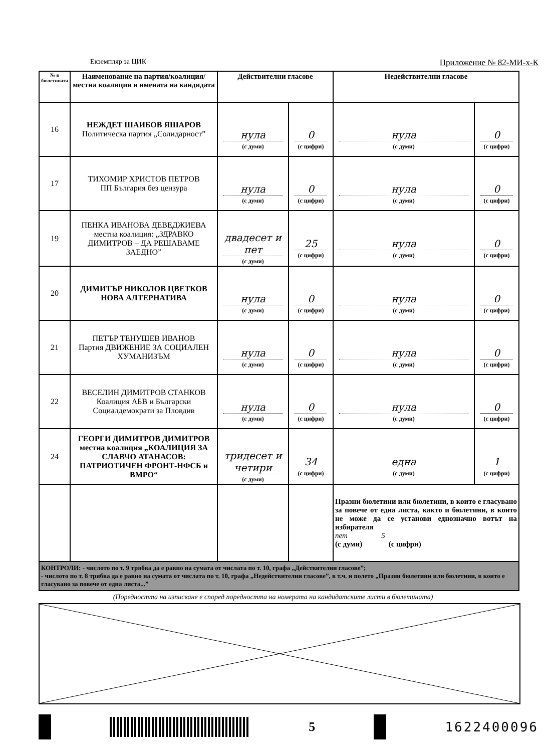Екземпляр за ЦИК Приложение № 82-МИ-х-К
| № в бюлетината | Наименование на партия/коалиция/местна коалиция и имената на кандидата | Действителни гласове | | Недействителни гласове | |
| --- | --- | --- | --- | --- | --- |
| 16 | НЕЖДЕТ ШАИБОВ ЯШАРОВ Политическа партия „Солидарност” | нула (с думи) | 0 (с цифри) | нула (с думи) | 0 (с цифри) |
| 17 | ТИХОМИР ХРИСТОВ ПЕТРОВ ПП България без цензура | нула (с думи) | 0 (с цифри) | нула (с думи) | 0 (с цифри) |
| 19 | ПЕНКА ИВАНОВА ДЕВЕДЖИЕВА местна коалиция: „ЗДРАВКО ДИМИТРОВ – ДА РЕШАВАМЕ ЗАЕДНО” | двадесет и пет (с думи) | 25 (с цифри) | нула (с думи) | 0 (с цифри) |
| 20 | ДИМИТЪР НИКОЛОВ ЦВЕТКОВ НОВА АЛТЕРНАТИВА | нула (с думи) | 0 (с цифри) | нула (с думи) | 0 (с цифри) |
| 21 | ПЕТЪР ТЕНУШЕВ ИВАНОВ Партия ДВИЖЕНИЕ ЗА СОЦИАЛЕН ХУМАНИЗЪМ | нула (с думи) | 0 (с цифри) | нула (с думи) | 0 (с цифри) |
| 22 | ВЕСЕЛИН ДИМИТРОВ СТАНКОВ Коалиция АБВ и Български Социалдемократи за Пловдив | нула (с думи) | 0 (с цифри) | нула (с думи) | 0 (с цифри) |
| 24 | ГЕОРГИ ДИМИТРОВ ДИМИТРОВ местна коалиция „КОАЛИЦИЯ ЗА СЛАВЧО АТАНАСОВ: ПАТРИОТИЧЕН ФРОНТ-НФСБ и ВМРО“ | тридесет и четири (с думи) | 34 (с цифри) | една (с думи) | 1 (с цифри) |
| | | | | Празни бюлетини или бюлетини, в които е гласувано за повече от една листа, както и бюлетини, в които не може да се установи еднозначно вотът на избирателя пет 5 (с думи) (с цифри) | |
| КОНТРОЛИ: - числото по т. 9 трябва да е равно на сумата от числата по т. 10, графа „Действителни гласове”; - числото по т. 8 трябва да е равно на сумата от числата по т. 10, графа „Недействителни гласове”, в т.ч. и полето „Празни бюлетини или бюлетини, в които е гласувано за повече от една листа...” | | | | | |
(Поредността на изписване е според поредността на номерата на кандидатските листи в бюлетината)
5 1622400096